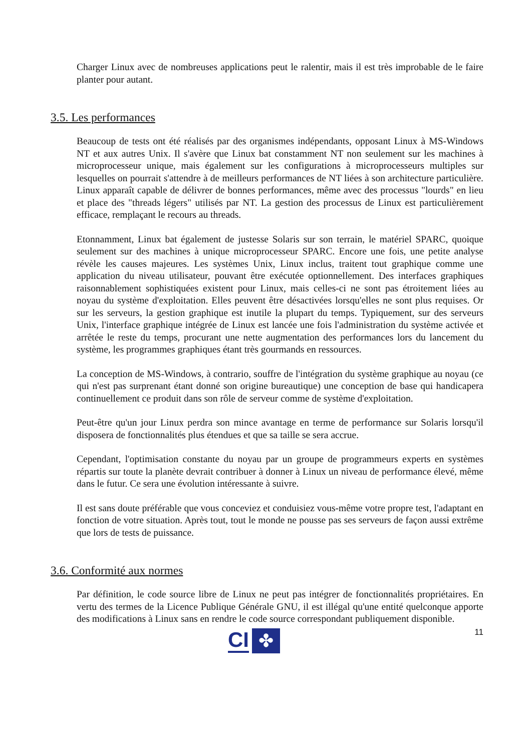Charger Linux avec de nombreuses applications peut le ralentir, mais il est très improbable de le faire planter pour autant.
3.5. Les performances
Beaucoup de tests ont été réalisés par des organismes indépendants, opposant Linux à MS-Windows NT et aux autres Unix. Il s'avère que Linux bat constamment NT non seulement sur les machines à microprocesseur unique, mais également sur les configurations à microprocesseurs multiples sur lesquelles on pourrait s'attendre à de meilleurs performances de NT liées à son architecture particulière. Linux apparaît capable de délivrer de bonnes performances, même avec des processus "lourds" en lieu et place des "threads légers" utilisés par NT. La gestion des processus de Linux est particulièrement efficace, remplaçant le recours au threads.
Etonnamment, Linux bat également de justesse Solaris sur son terrain, le matériel SPARC, quoique seulement sur des machines à unique microprocesseur SPARC. Encore une fois, une petite analyse révèle les causes majeures. Les systèmes Unix, Linux inclus, traitent tout graphique comme une application du niveau utilisateur, pouvant être exécutée optionnellement. Des interfaces graphiques raisonnablement sophistiquées existent pour Linux, mais celles-ci ne sont pas étroitement liées au noyau du système d'exploitation. Elles peuvent être désactivées lorsqu'elles ne sont plus requises. Or sur les serveurs, la gestion graphique est inutile la plupart du temps. Typiquement, sur des serveurs Unix, l'interface graphique intégrée de Linux est lancée une fois l'administration du système activée et arrêtée le reste du temps, procurant une nette augmentation des performances lors du lancement du système, les programmes graphiques étant très gourmands en ressources.
La conception de MS-Windows, à contrario, souffre de l'intégration du système graphique au noyau (ce qui n'est pas surprenant étant donné son origine bureautique) une conception de base qui handicapera continuellement ce produit dans son rôle de serveur comme de système d'exploitation.
Peut-être qu'un jour Linux perdra son mince avantage en terme de performance sur Solaris lorsqu'il disposera de fonctionnalités plus étendues et que sa taille se sera accrue.
Cependant, l'optimisation constante du noyau par un groupe de programmeurs experts en systèmes répartis sur toute la planète devrait contribuer à donner à Linux un niveau de performance élevé, même dans le futur. Ce sera une évolution intéressante à suivre.
Il est sans doute préférable que vous conceviez et conduisiez vous-même votre propre test, l'adaptant en fonction de votre situation. Après tout, tout le monde ne pousse pas ses serveurs de façon aussi extrême que lors de tests de puissance.
3.6. Conformité aux normes
Par définition, le code source libre de Linux ne peut pas intégrer de fonctionnalités propriétaires. En vertu des termes de la Licence Publique Générale GNU, il est illégal qu'une entité quelconque apporte des modifications à Linux sans en rendre le code source correspondant publiquement disponible.
CI ✤ 11